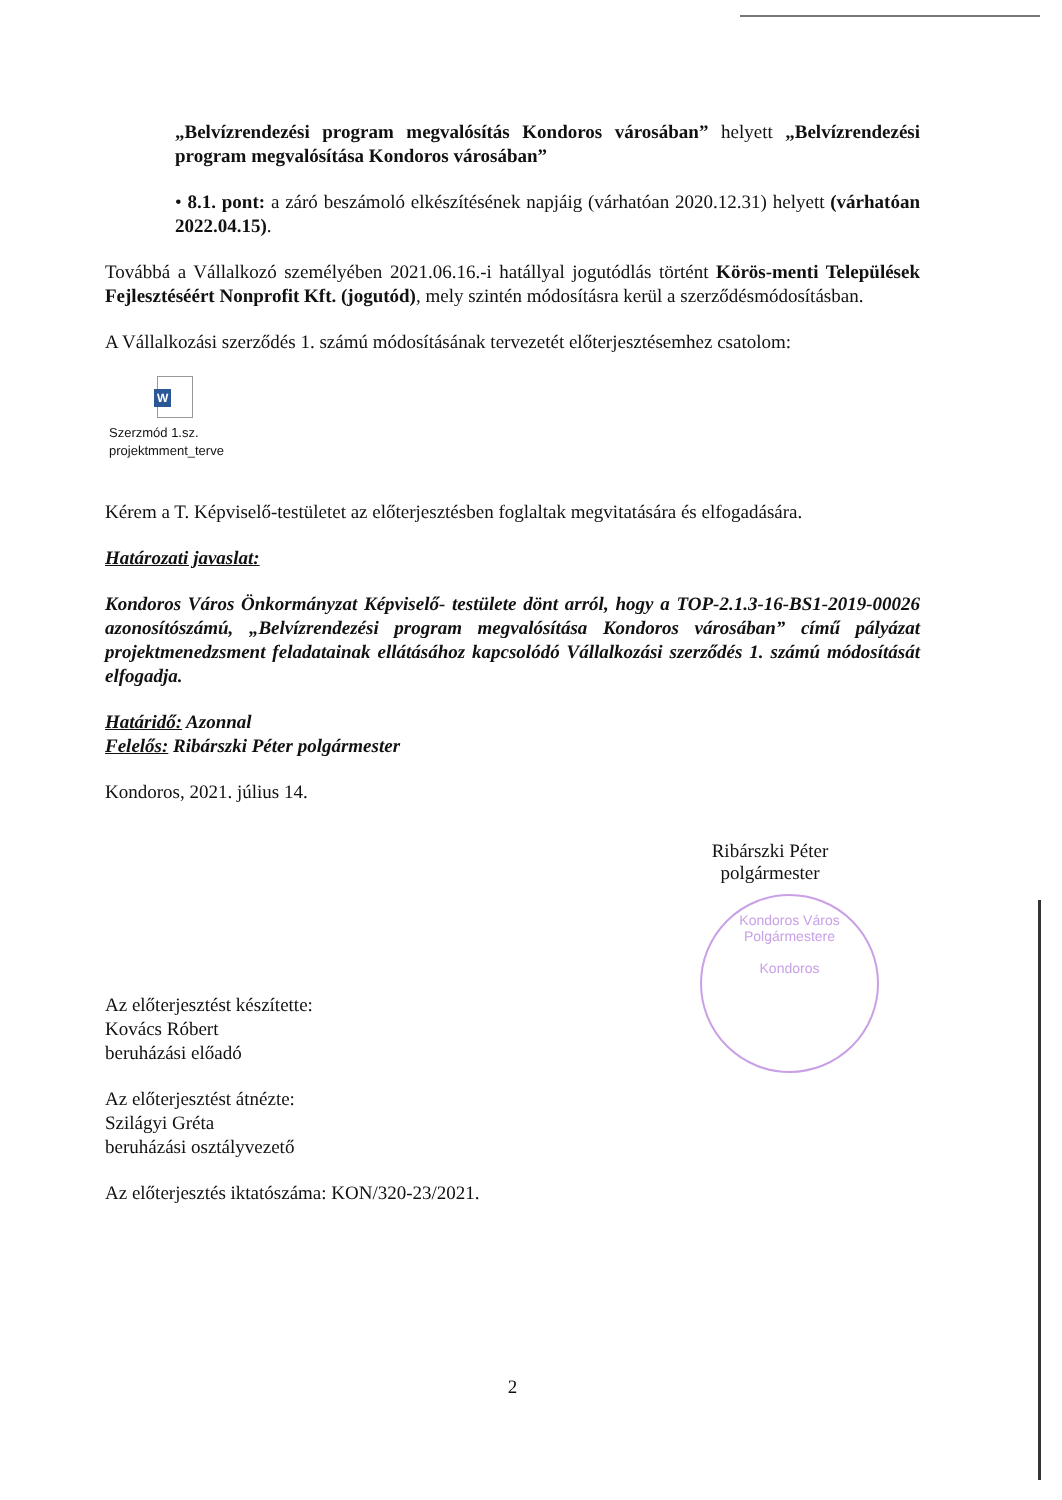„Belvízrendezési program megvalósítás Kondoros városában” helyett „Belvízrendezési program megvalósítása Kondoros városában”
• 8.1. pont: a záró beszámoló elkészítésének napjáig (várhatóan 2020.12.31) helyett (várhatóan 2022.04.15).
Továbbá a Vállalkozó személyében 2021.06.16.-i hatállyal jogutódlás történt Körös-menti Települések Fejlesztéséért Nonprofit Kft. (jogutód), mely szintén módosításra kerül a szerződésmódosításban.
A Vállalkozási szerződés 1. számú módosításának tervezetét előterjesztésemhez csatolom:
W
Szerzmód 1.sz.
projektmment_terve
Kérem a T. Képviselő-testületet az előterjesztésben foglaltak megvitatására és elfogadására.
Határozati javaslat:
Kondoros Város Önkormányzat Képviselő- testülete dönt arról, hogy a TOP-2.1.3-16-BS1-2019-00026 azonosítószámú, „Belvízrendezési program megvalósítása Kondoros városában” című pályázat projektmenedzsment feladatainak ellátásához kapcsolódó Vállalkozási szerződés 1. számú módosítását elfogadja.
Határidő: Azonnal
Felelős: Ribárszki Péter polgármester
Kondoros, 2021. július 14.
Ribárszki Péter
polgármester
Kondoros Város Polgármestere
Kondoros
Az előterjesztést készítette:
Kovács Róbert
beruházási előadó
Az előterjesztést átnézte:
Szilágyi Gréta
beruházási osztályvezető
Az előterjesztés iktatószáma: KON/320-23/2021.
2